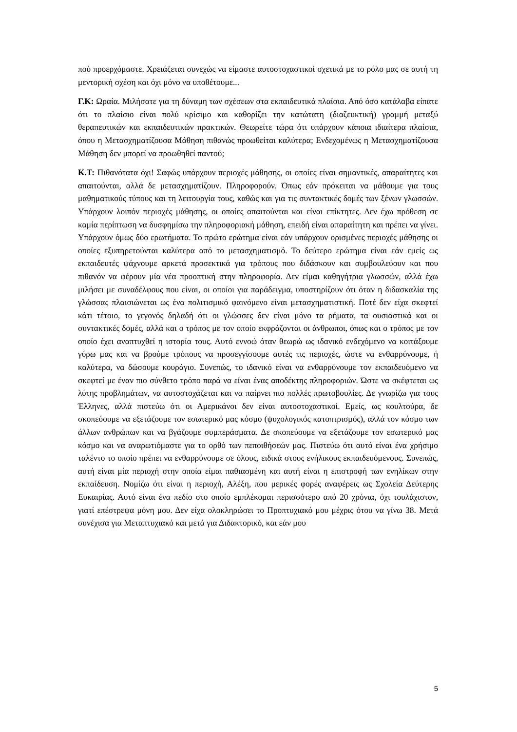πού προερχόμαστε. Χρειάζεται συνεχώς να είμαστε αυτοστοχαστικοί σχετικά με το ρόλο μας σε αυτή τη μεντορική σχέση και όχι μόνο να υποθέτουμε...
Γ.Κ: Ωραία. Μιλήσατε για τη δύναμη των σχέσεων στα εκπαιδευτικά πλαίσια. Από όσο κατάλαβα είπατε ότι το πλαίσιο είναι πολύ κρίσιμο και καθορίζει την κατώτατη (διαζευκτική) γραμμή μεταξύ θεραπευτικών και εκπαιδευτικών πρακτικών. Θεωρείτε τώρα ότι υπάρχουν κάποια ιδιαίτερα πλαίσια, όπου η Μετασχηματίζουσα Μάθηση πιθανώς προωθείται καλύτερα; Ενδεχομένως η Μετασχηματίζουσα Μάθηση δεν μπορεί να προωθηθεί παντού;
Κ.Τ: Πιθανότατα όχι! Σαφώς υπάρχουν περιοχές μάθησης, οι οποίες είναι σημαντικές, απαραίτητες και απαιτούνται, αλλά δε μετασχηματίζουν. Πληροφορούν. Όπως εάν πρόκειται να μάθουμε για τους μαθηματικούς τύπους και τη λειτουργία τους, καθώς και για τις συντακτικές δομές των ξένων γλωσσών. Υπάρχουν λοιπόν περιοχές μάθησης, οι οποίες απαιτούνται και είναι επίκτητες. Δεν έχω πρόθεση σε καμία περίπτωση να δυσφημίσω την πληροφοριακή μάθηση, επειδή είναι απαραίτητη και πρέπει να γίνει. Υπάρχουν όμως δύο ερωτήματα. Το πρώτο ερώτημα είναι εάν υπάρχουν ορισμένες περιοχές μάθησης οι οποίες εξυπηρετούνται καλύτερα από το μετασχηματισμό. Το δεύτερο ερώτημα είναι εάν εμείς ως εκπαιδευτές ψάχνουμε αρκετά προσεκτικά για τρόπους που διδάσκουν και συμβουλεύουν και που πιθανόν να φέρουν μία νέα προοπτική στην πληροφορία. Δεν είμαι καθηγήτρια γλωσσών, αλλά έχω μιλήσει με συναδέλφους που είναι, οι οποίοι για παράδειγμα, υποστηρίζουν ότι όταν η διδασκαλία της γλώσσας πλαισιώνεται ως ένα πολιτισμικό φαινόμενο είναι μετασχηματιστική. Ποτέ δεν είχα σκεφτεί κάτι τέτοιο, το γεγονός δηλαδή ότι οι γλώσσες δεν είναι μόνο τα ρήματα, τα ουσιαστικά και οι συντακτικές δομές, αλλά και ο τρόπος με τον οποίο εκφράζονται οι άνθρωποι, όπως και ο τρόπος με τον οποίο έχει αναπτυχθεί η ιστορία τους. Αυτό εννοώ όταν θεωρώ ως ιδανικό ενδεχόμενο να κοιτάξουμε γύρω μας και να βρούμε τρόπους να προσεγγίσουμε αυτές τις περιοχές, ώστε να ενθαρρύνουμε, ή καλύτερα, να δώσουμε κουράγιο. Συνεπώς, το ιδανικό είναι να ενθαρρύνουμε τον εκπαιδευόμενο να σκεφτεί με έναν πιο σύνθετο τρόπο παρά να είναι ένας αποδέκτης πληροφοριών. Ώστε να σκέφτεται ως λύτης προβλημάτων, να αυτοστοχάζεται και να παίρνει πιο πολλές πρωτοβουλίες. Δε γνωρίζω για τους Έλληνες, αλλά πιστεύω ότι οι Αμερικάνοι δεν είναι αυτοστοχαστικοί. Εμείς, ως κουλτούρα, δε σκοπεύουμε να εξετάζουμε τον εσωτερικό μας κόσμο (ψυχολογικός κατοπτρισμός), αλλά τον κόσμο των άλλων ανθρώπων και να βγάζουμε συμπεράσματα. Δε σκοπεύουμε να εξετάζουμε τον εσωτερικό μας κόσμο και να αναρωτιόμαστε για το ορθό των πεποιθήσεών μας. Πιστεύω ότι αυτό είναι ένα χρήσιμο ταλέντο το οποίο πρέπει να ενθαρρύνουμε σε όλους, ειδικά στους ενήλικους εκπαιδευόμενους. Συνεπώς, αυτή είναι μία περιοχή στην οποία είμαι παθιασμένη και αυτή είναι η επιστροφή των ενηλίκων στην εκπαίδευση. Νομίζω ότι είναι η περιοχή, Αλέξη, που μερικές φορές αναφέρεις ως Σχολεία Δεύτερης Ευκαιρίας. Αυτό είναι ένα πεδίο στο οποίο εμπλέκομαι περισσότερο από 20 χρόνια, όχι τουλάχιστον, γιατί επέστρεψα μόνη μου. Δεν είχα ολοκληρώσει το Προπτυχιακό μου μέχρις ότου να γίνω 38. Μετά συνέχισα για Μεταπτυχιακό και μετά για Διδακτορικό, και εάν μου
5